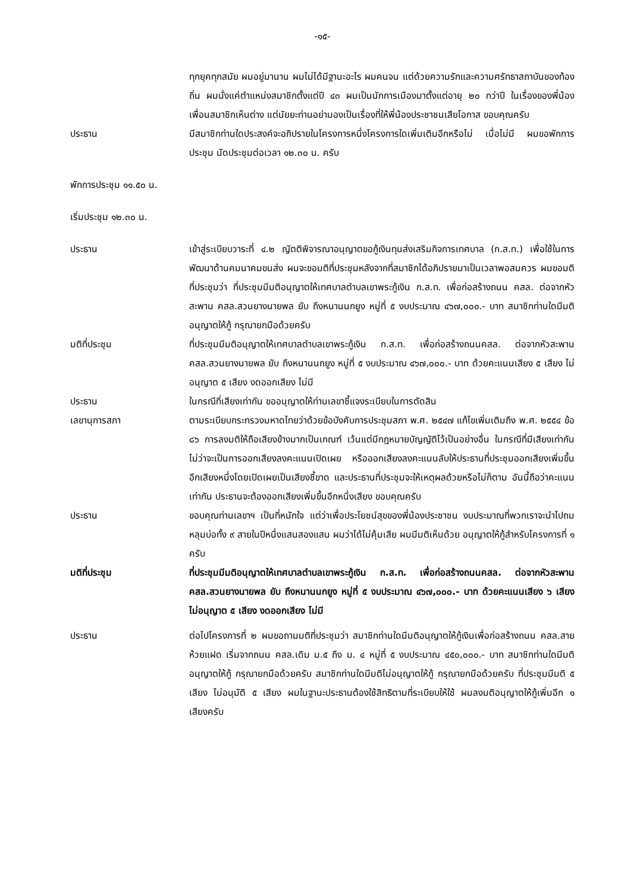-๑๕-
ทุกยุคทุกสมัย ผมอยู่มานาน ผมไม่ได้มีฐานะอะไร ผมคนจน แต่ด้วยความรักและความศรัทธาสถาบันของท้องถิ่น ผมนั่งแค่ตำแหน่งสมาชิกตั้งแต่ปี ๔๓ ผมเป็นนักการเมืองมาตั้งแต่อายุ ๒๐ กว่าปี ในเรื่องของพี่น้อง เพื่อนสมาชิกเห็นต่าง แต่นัยยะท่านอย่ามองเป็นเรื่องที่ให้พี่น้องประชาชนเสียโอกาส ขอบคุณครับ
ประธาน มีสมาชิกท่านใดประสงค์จะอภิปรายในโครงการหนึ่งโครงการใดเพิ่มเติมอีกหรือไม่ เมื่อไม่มี ผมขอพักการประชุม นัดประชุมต่อเวลา ๑๒.๓๐ น. ครับ
พักการประชุม ๑๑.๕๐ น.
เริ่มประชุม ๑๒.๓๐ น.
ประธาน เข้าสู่ระเบียบวาระที่ ๔.๒ ญัตติพิจารณาอนุญาตขอกู้เงินทุนส่งเสริมกิจการเทศบาล (ก.ส.ท.) เพื่อใช้ในการพัฒนาด้านคมนาคมขนส่ง ผมจะขอมติที่ประชุมหลังจากที่สมาชิกได้อภิปรายมาเป็นเวลาพอสมควร ผมขอมติที่ประชุมว่า ที่ประชุมมีมติอนุญาตให้เทศบาลตำบลเขาพระกู้เงิน ก.ส.ท. เพื่อก่อสร้างถนน คสล. ต่อจากหัวสะพาน คสล.สวนยางนายพล ยับ ถึงหนานนกยูง หมู่ที่ ๕ งบประมาณ ๔๖๗,๐๐๐.- บาท สมาชิกท่านใดมีมติอนุญาตให้กู้ กรุณายกมือด้วยครับ
มติที่ประชุม ที่ประชุมมีมติอนุญาตให้เทศบาลตำบลเขาพระกู้เงิน ก.ส.ท. เพื่อก่อสร้างถนนคสล. ต่อจากหัวสะพาน คสล.สวนยางนายพล ยับ ถึงหนานนกยูง หมู่ที่ ๕ งบประมาณ ๔๖๗,๐๐๐.- บาท ด้วยคะแนนเสียง ๕ เสียง ไม่อนุญาต ๕ เสียง งดออกเสียง ไม่มี
ประธาน ในกรณีที่เสียงเท่ากัน ขออนุญาตให้ท่านเลขาชี้แจงระเบียบในการตัดสิน
เลขานุการสภา ตามระเบียบกระทรวงมหาดไทยว่าด้วยข้อบังคับการประชุมสภา พ.ศ. ๒๕๔๗ แก้ไขเพิ่มเติมถึง พ.ศ. ๒๕๕๔ ข้อ ๘๖ การลงมติให้ถือเสียงข้างมากเป็นเกณฑ์ เว้นแต่มีกฎหมายบัญญัติไว้เป็นอย่างอื่น ในกรณีที่มีเสียงเท่ากันไม่ว่าจะเป็นการออกเสียงลงคะแนนเปิดเผย หรือออกเสียงลงคะแนนลับให้ประธานที่ประชุมออกเสียงเพิ่มขึ้นอีกเสียงหนึ่งโดยเปิดเผยเป็นเสียงชี้ขาด และประธานที่ประชุมจะให้เหตุผลด้วยหรือไม่ก็ตาม อันนี้ถือว่าคะแนนเท่ากัน ประธานจะต้องออกเสียงเพิ่มขึ้นอีกหนึ่งเสียง ขอบคุณครับ
ประธาน ขอบคุณท่านเลขาฯ เป็นที่หนักใจ แต่ว่าเพื่อประโยชน์สุขของพี่น้องประชาชน งบประมาณที่พวกเราจะนำไปถมหลุมบ่อทั้ง ๙ สายในปีหนึ่งแสนสองแสน ผมว่าได้ไม่คุ้มเสีย ผมมีมติเห็นด้วย อนุญาตให้กู้สำหรับโครงการที่ ๑ ครับ
มติที่ประชุม ที่ประชุมมีมติอนุญาตให้เทศบาลตำบลเขาพระกู้เงิน ก.ส.ท. เพื่อก่อสร้างถนนคสล. ต่อจากหัวสะพาน คสล.สวนยางนายพล ยับ ถึงหนานนกยูง หมู่ที่ ๕ งบประมาณ ๔๖๗,๐๐๐.- บาท ด้วยคะแนนเสียง ๖ เสียง ไม่อนุญาต ๕ เสียง งดออกเสียง ไม่มี
ประธาน ต่อไปโครงการที่ ๒ ผมขอถามมติที่ประชุมว่า สมาชิกท่านใดมีมติอนุญาตให้กู้เงินเพื่อก่อสร้างถนน คสล.สายห้วยแฝด เริ่มจากถนน คสล.เดิม ม.๕ ถึง ม. ๔ หมู่ที่ ๕ งบประมาณ ๔๕๐,๐๐๐.- บาท สมาชิกท่านใดมีมติอนุญาตให้กู้ กรุณายกมือด้วยครับ สมาชิกท่านใดมีมติไม่อนุญาตให้กู้ กรุณายกมือด้วยครับ ที่ประชุมมีมติ ๕ เสียง ไม่อนุมัติ ๕ เสียง ผมในฐานะประธานต้องใช้สิทธิตามที่ระเบียบให้ใช้ ผมลงมติอนุญาตให้กู้เพิ่มอีก ๑ เสียงครับ